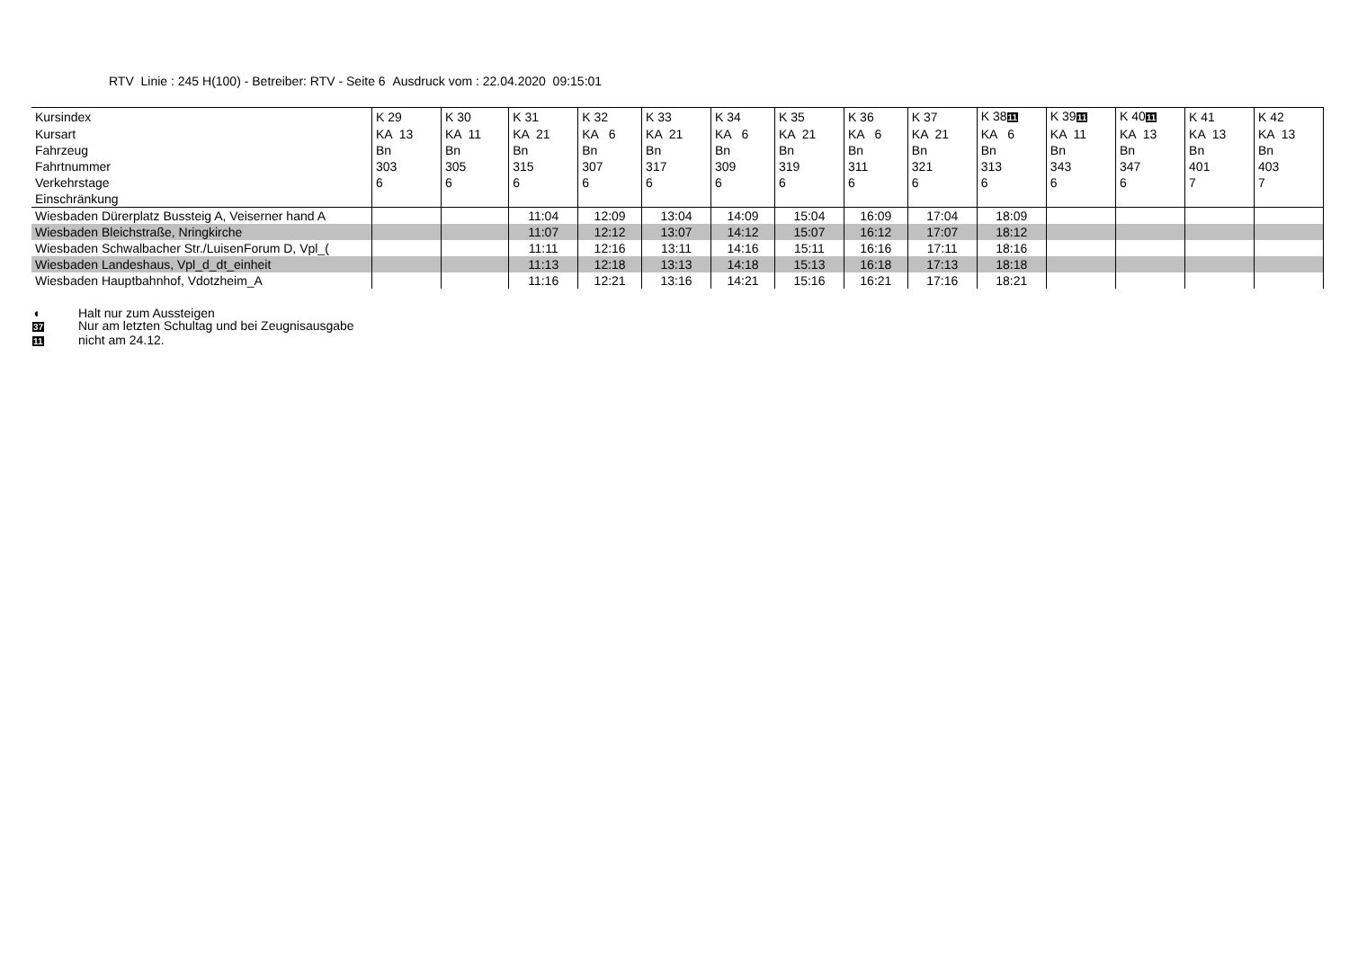RTV Linie : 245 H(100) - Betreiber: RTV - Seite 6 Ausdruck vom : 22.04.2020 09:15:01
| Kursindex | K 29 | K 30 | K 31 | K 32 | K 33 | K 34 | K 35 | K 36 | K 37 | K 38 11 | K 39 11 | K 40 11 | K 41 | K 42 |
| Kursart | KA 13 | KA 11 | KA 21 | KA 6 | KA 21 | KA 6 | KA 21 | KA 6 | KA 21 | KA 6 | KA 11 | KA 13 | KA 13 | KA 13 |
| Fahrzeug | Bn | Bn | Bn | Bn | Bn | Bn | Bn | Bn | Bn | Bn | Bn | Bn | Bn | Bn |
| Fahrtnummer | 303 | 305 | 315 | 307 | 317 | 309 | 319 | 311 | 321 | 313 | 343 | 347 | 401 | 403 |
| Verkehrstage | 6 | 6 | 6 | 6 | 6 | 6 | 6 | 6 | 6 | 6 | 6 | 6 | 7 | 7 |
| Einschränkung | | | | | | | | | | | | | | |
| Wiesbaden Dürerplatz Bussteig A, Veiserner hand A | | | 11:04 | 12:09 | 13:04 | 14:09 | 15:04 | 16:09 | 17:04 | 18:09 | | | | |
| Wiesbaden Bleichstraße, Nringkirche | | | 11:07 | 12:12 | 13:07 | 14:12 | 15:07 | 16:12 | 17:07 | 18:12 | | | | |
| Wiesbaden Schwalbacher Str./LuisenForum D, Vpl_( | | | 11:11 | 12:16 | 13:11 | 14:16 | 15:11 | 16:16 | 17:11 | 18:16 | | | | |
| Wiesbaden Landeshaus, Vpl_d_dt_einheit | | | 11:13 | 12:18 | 13:13 | 14:18 | 15:13 | 16:18 | 17:13 | 18:18 | | | | |
| Wiesbaden Hauptbahnhof, Vdotzheim_A | | | 11:16 | 12:21 | 13:16 | 14:21 | 15:16 | 16:21 | 17:16 | 18:21 | | | | |
◖ Halt nur zum Aussteigen
37 Nur am letzten Schultag und bei Zeugnisausgabe
11 nicht am 24.12.